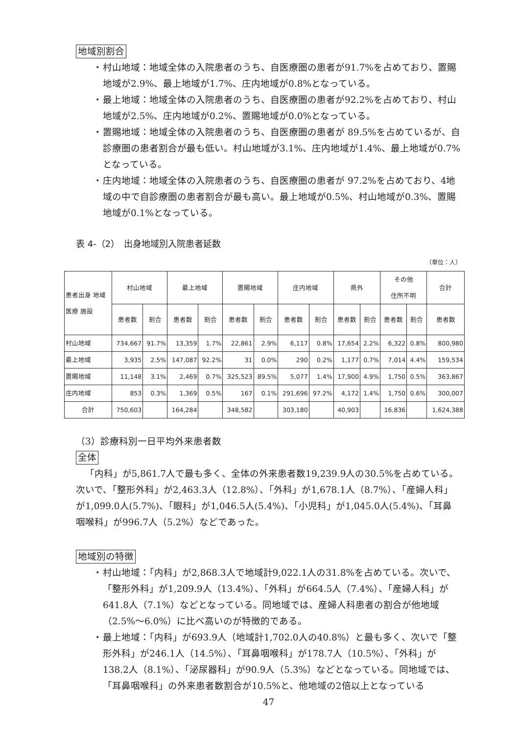地域別割合
・ 村山地域：地域全体の入院患者のうち、自医療圏の患者が91.7%を占めており、置賜地域が2.9%、最上地域が1.7%、庄内地域が0.8%となっている。
・ 最上地域：地域全体の入院患者のうち、自医療圏の患者が92.2%を占めており、村山地域が2.5%、庄内地域が0.2%、置賜地域が0.0%となっている。
・ 置賜地域：地域全体の入院患者のうち、自医療圏の患者が 89.5%を占めているが、自診療圏の患者割合が最も低い。村山地域が3.1%、庄内地域が1.4%、最上地域が0.7%となっている。
・ 庄内地域：地域全体の入院患者のうち、自医療圏の患者が 97.2%を占めており、4地域の中で自診療圏の患者割合が最も高い。最上地域が0.5%、村山地域が0.3%、置賜地域が0.1%となっている。
表 4-（2）　出身地域別入院患者延数
（単位：人）
| 患者出身 地域 医療 施設 | 村山地域 | | 最上地域 | | 置賜地域 | | 庄内地域 | | 県外 | | その他 住所不明 | | 合計 |
| --- | --- | --- | --- | --- | --- | --- | --- | --- | --- | --- | --- | --- | --- |
| | 患者数 | 割合 | 患者数 | 割合 | 患者数 | 割合 | 患者数 | 割合 | 患者数 | 割合 | 患者数 | 割合 | 患者数 |
| 村山地域 | 734,667 | 91.7% | 13,359 | 1.7% | 22,861 | 2.9% | 6,117 | 0.8% | 17,654 | 2.2% | 6,322 | 0.8% | 800,980 |
| 最上地域 | 3,935 | 2.5% | 147,087 | 92.2% | 31 | 0.0% | 290 | 0.2% | 1,177 | 0.7% | 7,014 | 4.4% | 159,534 |
| 置賜地域 | 11,148 | 3.1% | 2,469 | 0.7% | 325,523 | 89.5% | 5,077 | 1.4% | 17,900 | 4.9% | 1,750 | 0.5% | 363,867 |
| 庄内地域 | 853 | 0.3% | 1,369 | 0.5% | 167 | 0.1% | 291,696 | 97.2% | 4,172 | 1.4% | 1,750 | 0.6% | 300,007 |
| 合計 | 750,603 | | 164,284 | | 348,582 | | 303,180 | | 40,903 | | 16,836 | | 1,624,388 |
（3）診療科別一日平均外来患者数
全体
「内科」が5,861.7人で最も多く、全体の外来患者数19,239.9人の30.5%を占めている。次いで、「整形外科」が2,463.3人（12.8%）、「外科」が1,678.1人（8.7%）、「産婦人科」が1,099.0人(5.7%)、「眼科」が1,046.5人(5.4%)、「小児科」が1,045.0人(5.4%)、「耳鼻咽喉科」が996.7人（5.2%）などであった。
地域別の特徴
・ 村山地域：「内科」が2,868.3人で地域計9,022.1人の31.8%を占めている。次いで、「整形外科」が1,209.9人（13.4%）、「外科」が664.5人（7.4%）、「産婦人科」が641.8人（7.1%）などとなっている。同地域では、産婦人科患者の割合が他地域（2.5%～6.0%）に比べ高いのが特徴的である。
・ 最上地域：「内科」が693.9人（地域計1,702.0人の40.8%）と最も多く、次いで「整形外科」が246.1人（14.5%）、「耳鼻咽喉科」が178.7人（10.5%）、「外科」が138.2人（8.1%）、「泌尿器科」が90.9人（5.3%）などとなっている。同地域では、「耳鼻咽喉科」の外来患者数割合が10.5%と、他地域の2倍以上となっている
47